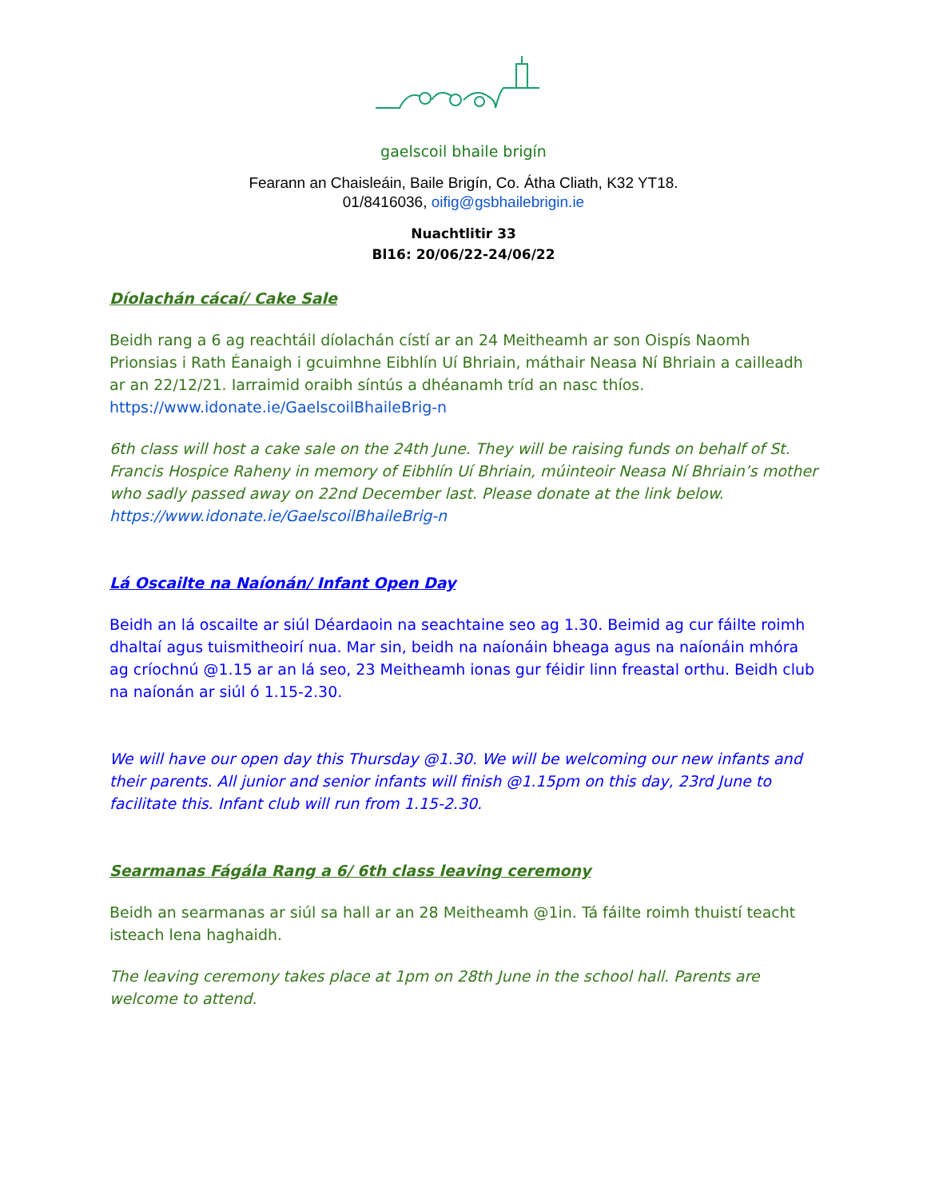gaelscoil bhaile brigín
Fearann an Chaisleáin, Baile Brigín, Co. Átha Cliath, K32 YT18.
01/8416036, oifig@gsbhailebrigin.ie
Nuachtlitir 33
Bl16: 20/06/22-24/06/22
Díolachán cácaí/ Cake Sale
Beidh rang a 6 ag reachtáil díolachán cístí ar an 24 Meitheamh ar son Oispís Naomh Prionsias i Rath Éanaigh i gcuimhne Eibhlín Uí Bhriain, máthair Neasa Ní Bhriain a cailleadh ar an 22/12/21. Iarraimid oraibh síntús a dhéanamh tríd an nasc thíos.
https://www.idonate.ie/GaelscoilBhaileBrig-n
6th class will host a cake sale on the 24th June. They will be raising funds on behalf of St. Francis Hospice Raheny in memory of Eibhlín Uí Bhriain, múinteoir Neasa Ní Bhriain’s mother who sadly passed away on 22nd December last. Please donate at the link below.
https://www.idonate.ie/GaelscoilBhaileBrig-n
Lá Oscailte na Naíonán/ Infant Open Day
Beidh an lá oscailte ar siúl Déardaoin na seachtaine seo ag 1.30. Beimid ag cur fáilte roimh dhaltaí agus tuismitheoirí nua. Mar sin, beidh na naíonáin bheaga agus na naíonáin mhóra ag críochnú @1.15 ar an lá seo, 23 Meitheamh ionas gur féidir linn freastal orthu. Beidh club na naíonán ar siúl ó 1.15-2.30.
We will have our open day this Thursday @1.30. We will be welcoming our new infants and their parents. All junior and senior infants will finish @1.15pm on this day, 23rd June to facilitate this. Infant club will run from 1.15-2.30.
Searmanas Fágála Rang a 6/ 6th class leaving ceremony
Beidh an searmanas ar siúl sa hall ar an 28 Meitheamh @1in. Tá fáilte roimh thuistí teacht isteach lena haghaidh.
The leaving ceremony takes place at 1pm on 28th June in the school hall. Parents are welcome to attend.